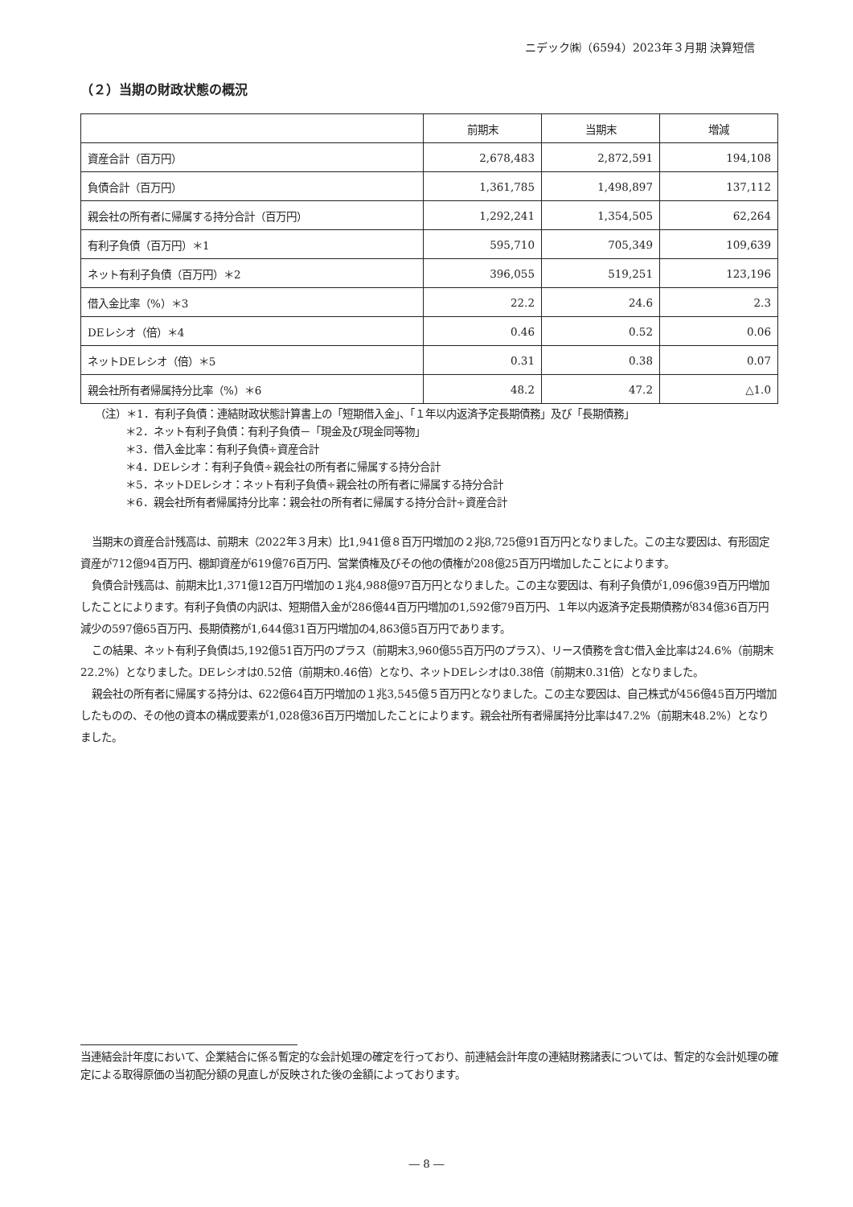ニデック㈱（6594）2023年３月期 決算短信
（２）当期の財政状態の概況
| | 前期末 | 当期末 | 増減 |
| --- | --- | --- | --- |
| 資産合計（百万円） | 2,678,483 | 2,872,591 | 194,108 |
| 負債合計（百万円） | 1,361,785 | 1,498,897 | 137,112 |
| 親会社の所有者に帰属する持分合計（百万円） | 1,292,241 | 1,354,505 | 62,264 |
| 有利子負債（百万円）＊1 | 595,710 | 705,349 | 109,639 |
| ネット有利子負債（百万円）＊2 | 396,055 | 519,251 | 123,196 |
| 借入金比率（%）＊3 | 22.2 | 24.6 | 2.3 |
| DEレシオ（倍）＊4 | 0.46 | 0.52 | 0.06 |
| ネットDEレシオ（倍）＊5 | 0.31 | 0.38 | 0.07 |
| 親会社所有者帰属持分比率（%）＊6 | 48.2 | 47.2 | △1.0 |
（注）＊1．有利子負債：連結財政状態計算書上の「短期借入金」、「１年以内返済予定長期債務」及び「長期債務」
＊2．ネット有利子負債：有利子負債－「現金及び現金同等物」
＊3．借入金比率：有利子負債÷資産合計
＊4．DEレシオ：有利子負債÷親会社の所有者に帰属する持分合計
＊5．ネットDEレシオ：ネット有利子負債÷親会社の所有者に帰属する持分合計
＊6．親会社所有者帰属持分比率：親会社の所有者に帰属する持分合計÷資産合計
当期末の資産合計残高は、前期末（2022年３月末）比1,941億８百万円増加の２兆8,725億91百万円となりました。この主な要因は、有形固定資産が712億94百万円、棚卸資産が619億76百万円、営業債権及びその他の債権が208億25百万円増加したことによります。
負債合計残高は、前期末比1,371億12百万円増加の１兆4,988億97百万円となりました。この主な要因は、有利子負債が1,096億39百万円増加したことによります。有利子負債の内訳は、短期借入金が286億44百万円増加の1,592億79百万円、１年以内返済予定長期債務が834億36百万円減少の597億65百万円、長期債務が1,644億31百万円増加の4,863億5百万円であります。
この結果、ネット有利子負債は5,192億51百万円のプラス（前期末3,960億55百万円のプラス）、リース債務を含む借入金比率は24.6%（前期末22.2%）となりました。DEレシオは0.52倍（前期末0.46倍）となり、ネットDEレシオは0.38倍（前期末0.31倍）となりました。
親会社の所有者に帰属する持分は、622億64百万円増加の１兆3,545億５百万円となりました。この主な要因は、自己株式が456億45百万円増加したものの、その他の資本の構成要素が1,028億36百万円増加したことによります。親会社所有者帰属持分比率は47.2%（前期末48.2%）となりました。
当連結会計年度において、企業結合に係る暫定的な会計処理の確定を行っており、前連結会計年度の連結財務諸表については、暫定的な会計処理の確定による取得原価の当初配分額の見直しが反映された後の金額によっております。
― 8 ―